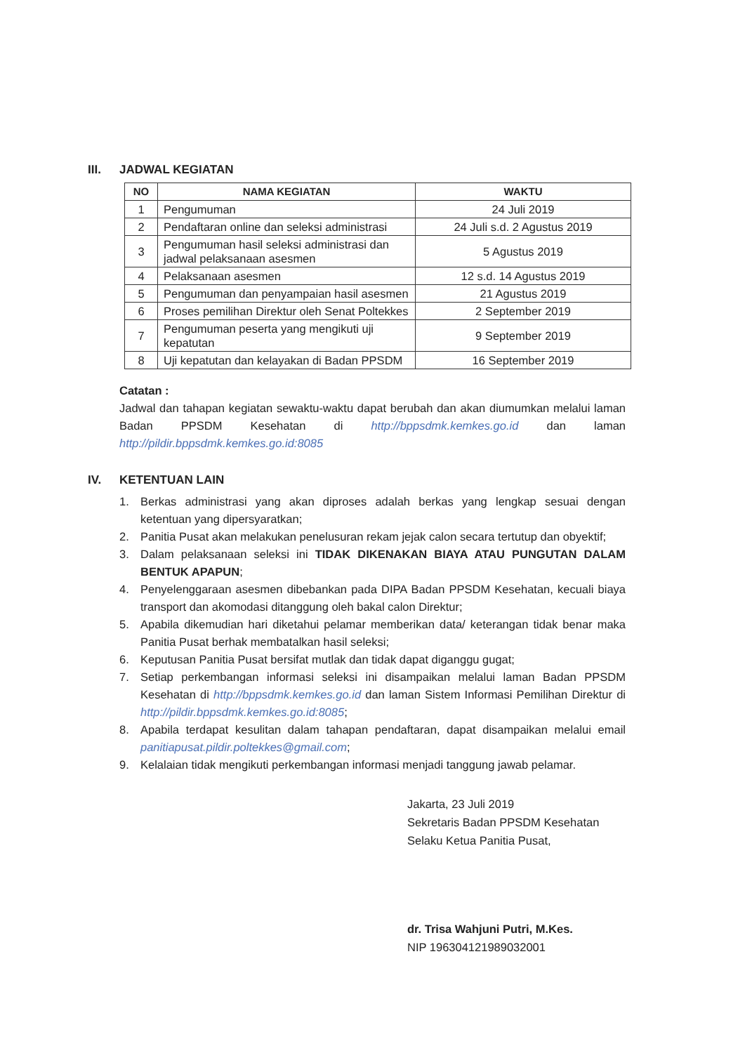III. JADWAL KEGIATAN
| NO | NAMA KEGIATAN | WAKTU |
| --- | --- | --- |
| 1 | Pengumuman | 24 Juli 2019 |
| 2 | Pendaftaran online dan seleksi administrasi | 24 Juli s.d. 2 Agustus 2019 |
| 3 | Pengumuman hasil seleksi administrasi dan jadwal pelaksanaan asesmen | 5 Agustus 2019 |
| 4 | Pelaksanaan asesmen | 12 s.d. 14 Agustus 2019 |
| 5 | Pengumuman dan penyampaian hasil asesmen | 21 Agustus 2019 |
| 6 | Proses pemilihan Direktur oleh Senat Poltekkes | 2 September 2019 |
| 7 | Pengumuman peserta yang mengikuti uji kepatutan | 9 September 2019 |
| 8 | Uji kepatutan dan kelayakan di Badan PPSDM | 16 September 2019 |
Catatan :
Jadwal dan tahapan kegiatan sewaktu-waktu dapat berubah dan akan diumumkan melalui laman Badan PPSDM Kesehatan di http://bppsdmk.kemkes.go.id dan laman http://pildir.bppsdmk.kemkes.go.id:8085
IV. KETENTUAN LAIN
1. Berkas administrasi yang akan diproses adalah berkas yang lengkap sesuai dengan ketentuan yang dipersyaratkan;
2. Panitia Pusat akan melakukan penelusuran rekam jejak calon secara tertutup dan obyektif;
3. Dalam pelaksanaan seleksi ini TIDAK DIKENAKAN BIAYA ATAU PUNGUTAN DALAM BENTUK APAPUN;
4. Penyelenggaraan asesmen dibebankan pada DIPA Badan PPSDM Kesehatan, kecuali biaya transport dan akomodasi ditanggung oleh bakal calon Direktur;
5. Apabila dikemudian hari diketahui pelamar memberikan data/ keterangan tidak benar maka Panitia Pusat berhak membatalkan hasil seleksi;
6. Keputusan Panitia Pusat bersifat mutlak dan tidak dapat diganggu gugat;
7. Setiap perkembangan informasi seleksi ini disampaikan melalui laman Badan PPSDM Kesehatan di http://bppsdmk.kemkes.go.id dan laman Sistem Informasi Pemilihan Direktur di http://pildir.bppsdmk.kemkes.go.id:8085;
8. Apabila terdapat kesulitan dalam tahapan pendaftaran, dapat disampaikan melalui email panitiapusat.pildir.poltekkes@gmail.com;
9. Kelalaian tidak mengikuti perkembangan informasi menjadi tanggung jawab pelamar.
Jakarta, 23 Juli 2019
Sekretaris Badan PPSDM Kesehatan
Selaku Ketua Panitia Pusat,
dr. Trisa Wahjuni Putri, M.Kes.
NIP 196304121989032001